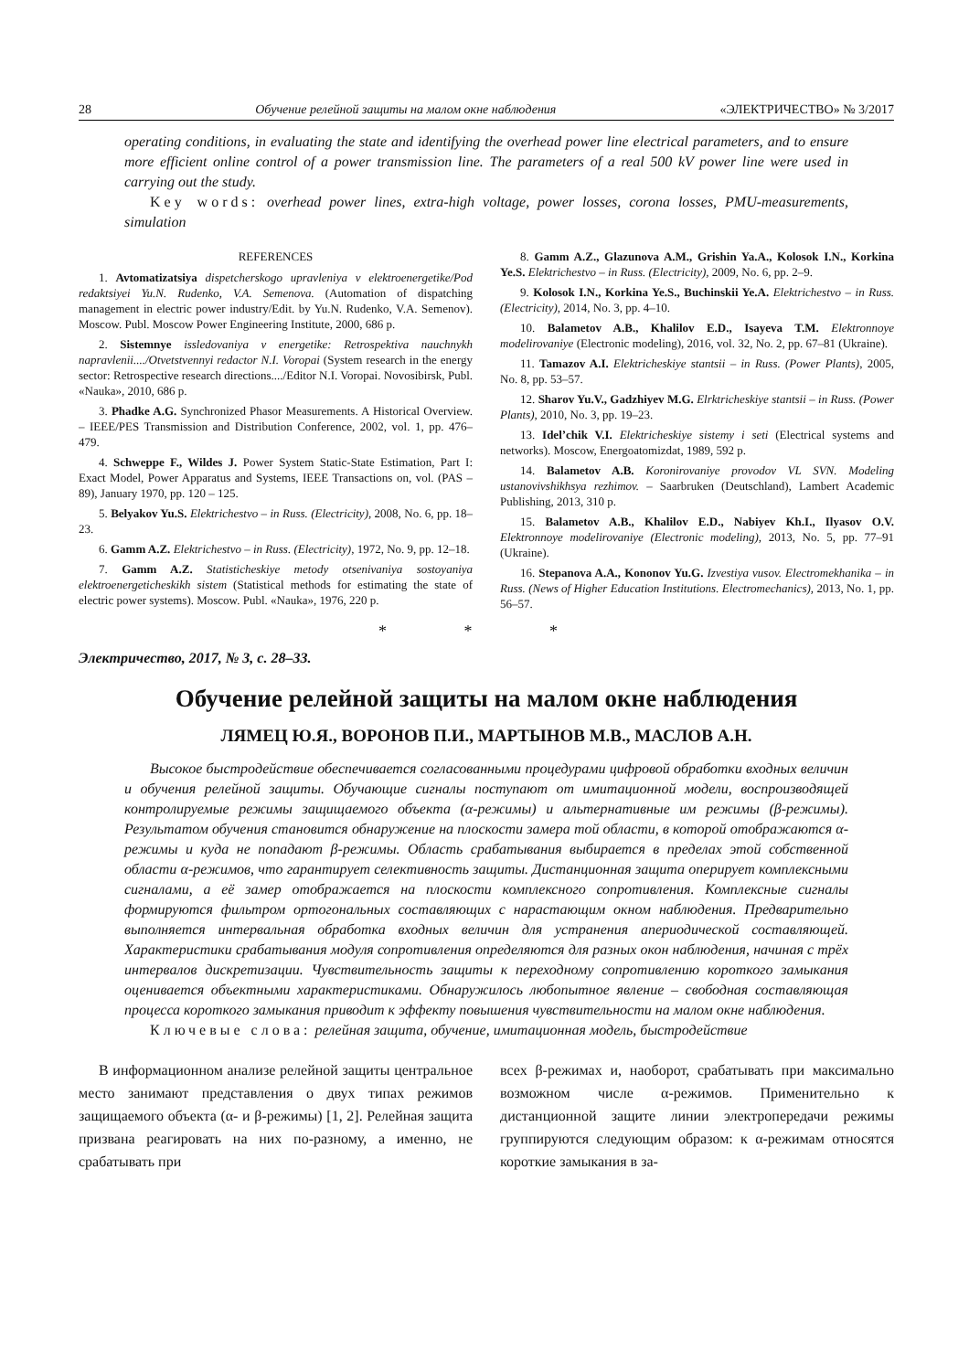28 Обучение релейной защиты на малом окне наблюдения «ЭЛЕКТРИЧЕСТВО» № 3/2017
operating conditions, in evaluating the state and identifying the overhead power line electrical parameters, and to ensure more efficient online control of a power transmission line. The parameters of a real 500 kV power line were used in carrying out the study.
Key words: overhead power lines, extra-high voltage, power losses, corona losses, PMU-measurements, simulation
REFERENCES
1. Avtomatizatsiya dispetcherskogo upravleniya v elektroenergetike/Pod redaktsiyei Yu.N. Rudenko, V.A. Semenova. (Automation of dispatching management in electric power industry/Edit. by Yu.N. Rudenko, V.A. Semenov). Moscow. Publ. Moscow Power Engineering Institute, 2000, 686 p.
2. Sistemnye issledovaniya v energetike: Retrospektiva nauchnykh napravlenii..../Otvetstvennyi redactor N.I. Voropai (System research in the energy sector: Retrospective research directions..../Editor N.I. Voropai. Novosibirsk, Publ. «Nauka», 2010, 686 p.
3. Phadke A.G. Synchronized Phasor Measurements. A Historical Overview. – IEEE/PES Transmission and Distribution Conference, 2002, vol. 1, pp. 476–479.
4. Schweppe F., Wildes J. Power System Static-State Estimation, Part I: Exact Model, Power Apparatus and Systems, IEEE Transactions on, vol. (PAS – 89), January 1970, pp. 120 – 125.
5. Belyakov Yu.S. Elektrichestvo – in Russ. (Electricity), 2008, No. 6, pp. 18–23.
6. Gamm A.Z. Elektrichestvo – in Russ. (Electricity), 1972, No. 9, pp. 12–18.
7. Gamm A.Z. Statisticheskiye metody otsenivaniya sostoyaniya elektroenergeticheskikh sistem (Statistical methods for estimating the state of electric power systems). Moscow. Publ. «Nauka», 1976, 220 p.
8. Gamm A.Z., Glazunova A.M., Grishin Ya.A., Kolosok I.N., Korkina Ye.S. Elektrichestvo – in Russ. (Electricity), 2009, No. 6, pp. 2–9.
9. Kolosok I.N., Korkina Ye.S., Buchinskii Ye.A. Elektrichestvo – in Russ. (Electricity), 2014, No. 3, pp. 4–10.
10. Balametov A.B., Khalilov E.D., Isayeva T.M. Elektronnoye modelirovaniye (Electronic modeling), 2016, vol. 32, No. 2, pp. 67–81 (Ukraine).
11. Tamazov A.I. Elektricheskiye stantsii – in Russ. (Power Plants), 2005, No. 8, pp. 53–57.
12. Sharov Yu.V., Gadzhiyev M.G. Elrktricheskiye stantsii – in Russ. (Power Plants), 2010, No. 3, pp. 19–23.
13. Idel’chik V.I. Elektricheskiye sistemy i seti (Electrical systems and networks). Moscow, Energoatomizdat, 1989, 592 p.
14. Balametov A.B. Koronirovaniye provodov VL SVN. Modeling ustanovivshikhsya rezhimov. – Saarbruken (Deutschland), Lambert Academic Publishing, 2013, 310 p.
15. Balametov A.B., Khalilov E.D., Nabiyev Kh.I., Ilyasov O.V. Elektronnoye modelirovaniye (Electronic modeling), 2013, No. 5, pp. 77–91 (Ukraine).
16. Stepanova A.A., Kononov Yu.G. Izvestiya vusov. Electromekhanika – in Russ. (News of Higher Education Institutions. Electromechanics), 2013, No. 1, pp. 56–57.
* * *
Электричество, 2017, № 3, с. 28–33.
Обучение релейной защиты на малом окне наблюдения
ЛЯМЕЦ Ю.Я., ВОРОНОВ П.И., МАРТЫНОВ М.В., МАСЛОВ А.Н.
Высокое быстродействие обеспечивается согласованными процедурами цифровой обработки входных величин и обучения релейной защиты. Обучающие сигналы поступают от имитационной модели, воспроизводящей контролируемые режимы защищаемого объекта (α-режимы) и альтернативные им режимы (β-режимы). Результатом обучения становится обнаружение на плоскости замера той области, в которой отображаются α-режимы и куда не попадают β-режимы. Область срабатывания выбирается в пределах этой собственной области α-режимов, что гарантирует селективность защиты. Дистанционная защита оперирует комплексными сигналами, а её замер отображается на плоскости комплексного сопротивления. Комплексные сигналы формируются фильтром ортогональных составляющих с нарастающим окном наблюдения. Предварительно выполняется интервальная обработка входных величин для устранения апериодической составляющей. Характеристики срабатывания модуля сопротивления определяются для разных окон наблюдения, начиная с трёх интервалов дискретизации. Чувствительность защиты к переходному сопротивлению короткого замыкания оценивается объектными характеристиками. Обнаружилось любопытное явление – свободная составляющая процесса короткого замыкания приводит к эффекту повышения чувствительности на малом окне наблюдения.
Ключевые слова: релейная защита, обучение, имитационная модель, быстродействие
В информационном анализе релейной защиты центральное место занимают представления о двух типах режимов защищаемого объекта (α- и β-режимы) [1, 2]. Релейная защита призвана реагировать на них по-разному, а именно, не срабатывать при
всех β-режимах и, наоборот, срабатывать при максимально возможном числе α-режимов. Применительно к дистанционной защите линии электропередачи режимы группируются следующим образом: к α-режимам относятся короткие замыкания в за-